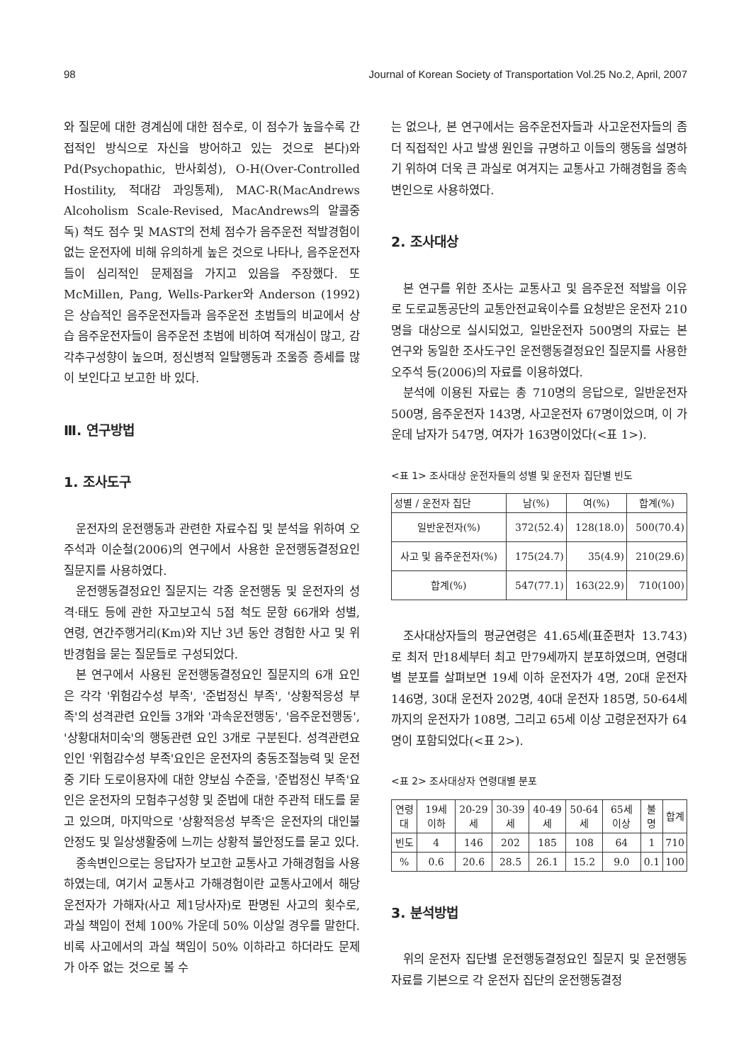98 Journal of Korean Society of Transportation Vol.25 No.2, April, 2007
와 질문에 대한 경계심에 대한 점수로, 이 점수가 높을수록 간접적인 방식으로 자신을 방어하고 있는 것으로 본다)와 Pd(Psychopathic, 반사회성), O-H(Over-Controlled Hostility, 적대감 과잉통제), MAC-R(MacAndrews Alcoholism Scale-Revised, MacAndrews의 알콜중독) 척도 점수 및 MAST의 전체 점수가 음주운전 적발경험이 없는 운전자에 비해 유의하게 높은 것으로 나타나, 음주운전자들이 심리적인 문제점을 가지고 있음을 주장했다. 또 McMillen, Pang, Wells-Parker와 Anderson (1992)은 상습적인 음주운전자들과 음주운전 초범들의 비교에서 상습 음주운전자들이 음주운전 초범에 비하여 적개심이 많고, 감각추구성향이 높으며, 정신병적 일탈행동과 조울증 증세를 많이 보인다고 보고한 바 있다.
Ⅲ. 연구방법
1. 조사도구
운전자의 운전행동과 관련한 자료수집 및 분석을 위하여 오주석과 이순철(2006)의 연구에서 사용한 운전행동결정요인 질문지를 사용하였다.
운전행동결정요인 질문지는 각종 운전행동 및 운전자의 성격·태도 등에 관한 자고보고식 5점 척도 문항 66개와 성별, 연령, 연간주행거리(Km)와 지난 3년 동안 경험한 사고 및 위반경험을 묻는 질문들로 구성되었다.
본 연구에서 사용된 운전행동결정요인 질문지의 6개 요인은 각각 '위험감수성 부족', '준법정신 부족', '상황적응성 부족'의 성격관련 요인들 3개와 '과속운전행동', '음주운전행동', '상황대처미숙'의 행동관련 요인 3개로 구분된다. 성격관련요인인 '위험감수성 부족'요인은 운전자의 충동조절능력 및 운전중 기타 도로이용자에 대한 양보심 수준을, '준법정신 부족'요인은 운전자의 모험추구성향 및 준법에 대한 주관적 태도를 묻고 있으며, 마지막으로 '상황적응성 부족'은 운전자의 대인불안정도 및 일상생활중에 느끼는 상황적 불안정도를 묻고 있다.
종속변인으로는 응답자가 보고한 교통사고 가해경험을 사용하였는데, 여기서 교통사고 가해경험이란 교통사고에서 해당운전자가 가해자(사고 제1당사자)로 판명된 사고의 횟수로, 과실 책임이 전체 100% 가운데 50% 이상일 경우를 말한다. 비록 사고에서의 과실 책임이 50% 이하라고 하더라도 문제가 아주 없는 것으로 볼 수
는 없으나, 본 연구에서는 음주운전자들과 사고운전자들의 좀 더 직접적인 사고 발생 원인을 규명하고 이들의 행동을 설명하기 위하여 더욱 큰 과실로 여겨지는 교통사고 가해경험을 종속변인으로 사용하였다.
2. 조사대상
본 연구를 위한 조사는 교통사고 및 음주운전 적발을 이유로 도로교통공단의 교통안전교육이수를 요청받은 운전자 210명을 대상으로 실시되었고, 일반운전자 500명의 자료는 본 연구와 동일한 조사도구인 운전행동결정요인 질문지를 사용한 오주석 등(2006)의 자료를 이용하였다.
분석에 이용된 자료는 총 710명의 응답으로, 일반운전자 500명, 음주운전자 143명, 사고운전자 67명이었으며, 이 가운데 남자가 547명, 여자가 163명이었다(<표 1>).
<표 1> 조사대상 운전자들의 성별 및 운전자 집단별 빈도
| 성별 / 운전자 집단 | 남(%) | 여(%) | 합계(%) |
| --- | --- | --- | --- |
| 일반운전자(%) | 372(52.4) | 128(18.0) | 500(70.4) |
| 사고 및 음주운전자(%) | 175(24.7) | 35(4.9) | 210(29.6) |
| 합계(%) | 547(77.1) | 163(22.9) | 710(100) |
조사대상자들의 평균연령은 41.65세(표준편차 13.743)로 최저 만18세부터 최고 만79세까지 분포하였으며, 연령대별 분포를 살펴보면 19세 이하 운전자가 4명, 20대 운전자 146명, 30대 운전자 202명, 40대 운전자 185명, 50-64세까지의 운전자가 108명, 그리고 65세 이상 고령운전자가 64명이 포함되었다(<표 2>).
<표 2> 조사대상자 연령대별 분포
| 연령대 | 19세 이하 | 20-29세 | 30-39세 | 40-49세 | 50-64세 | 65세 이상 | 불명 | 합계 |
| --- | --- | --- | --- | --- | --- | --- | --- | --- |
| 빈도 | 4 | 146 | 202 | 185 | 108 | 64 | 1 | 710 |
| % | 0.6 | 20.6 | 28.5 | 26.1 | 15.2 | 9.0 | 0.1 | 100 |
3. 분석방법
위의 운전자 집단별 운전행동결정요인 질문지 및 운전행동 자료를 기본으로 각 운전자 집단의 운전행동결정